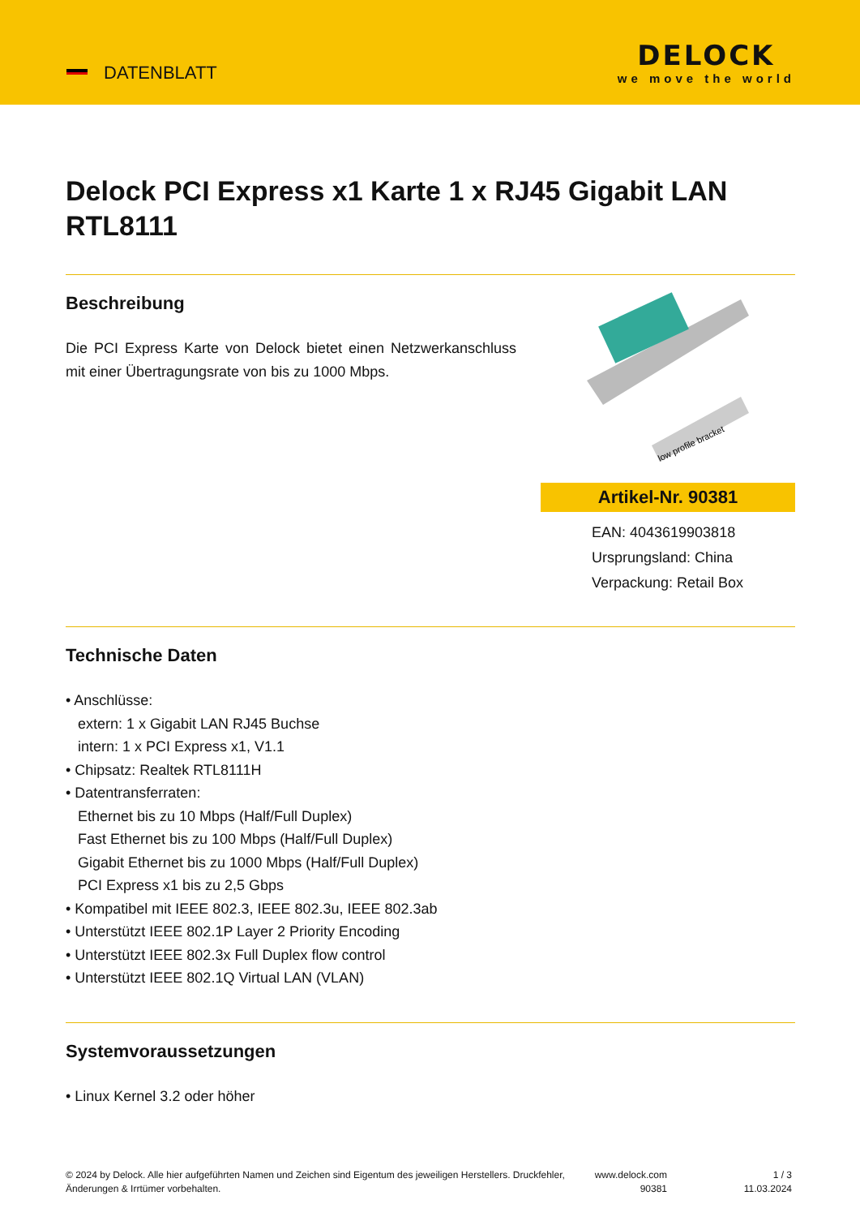DATENBLATT
DELOCK
we move the world
Delock PCI Express x1 Karte 1 x RJ45 Gigabit LAN RTL8111
Beschreibung
Die PCI Express Karte von Delock bietet einen Netzwerkanschluss mit einer Übertragungsrate von bis zu 1000 Mbps.
low profile bracket
Artikel-Nr. 90381
EAN: 4043619903818
Ursprungsland: China
Verpackung: Retail Box
Technische Daten
• Anschlüsse:
extern: 1 x Gigabit LAN RJ45 Buchse
intern: 1 x PCI Express x1, V1.1
• Chipsatz: Realtek RTL8111H
• Datentransferraten:
Ethernet bis zu 10 Mbps (Half/Full Duplex)
Fast Ethernet bis zu 100 Mbps (Half/Full Duplex)
Gigabit Ethernet bis zu 1000 Mbps (Half/Full Duplex)
PCI Express x1 bis zu 2,5 Gbps
• Kompatibel mit IEEE 802.3, IEEE 802.3u, IEEE 802.3ab
• Unterstützt IEEE 802.1P Layer 2 Priority Encoding
• Unterstützt IEEE 802.3x Full Duplex flow control
• Unterstützt IEEE 802.1Q Virtual LAN (VLAN)
Systemvoraussetzungen
• Linux Kernel 3.2 oder höher
© 2024 by Delock. Alle hier aufgeführten Namen und Zeichen sind Eigentum des jeweiligen Herstellers. Druckfehler, Änderungen & Irrtümer vorbehalten.
www.delock.com
90381
1 / 3
11.03.2024